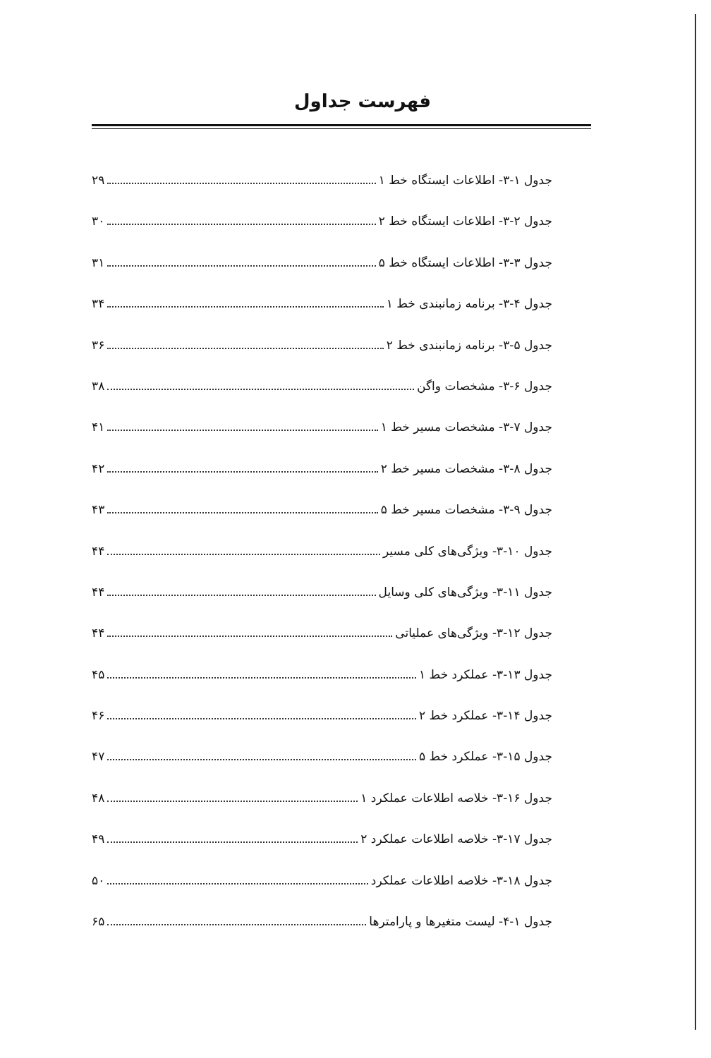فهرست جداول
جدول ۱-۳- اطلاعات ایستگاه خط ۱ ۲۹
جدول ۲-۳- اطلاعات ایستگاه خط ۲ ۳۰
جدول ۳-۳- اطلاعات ایستگاه خط ۵ ۳۱
جدول ۴-۳- برنامه زمانبندی خط ۱ ۳۴
جدول ۵-۳- برنامه زمانبندی خط ۲ ۳۶
جدول ۶-۳- مشخصات واگن ۳۸
جدول ۷-۳- مشخصات مسیر خط ۱ ۴۱
جدول ۸-۳- مشخصات مسیر خط ۲ ۴۲
جدول ۹-۳- مشخصات مسیر خط ۵ ۴۳
جدول ۱۰-۳- ویژگی‌های کلی مسیر ۴۴
جدول ۱۱-۳- ویژگی‌های کلی وسایل ۴۴
جدول ۱۲-۳- ویژگی‌های عملیاتی ۴۴
جدول ۱۳-۳- عملکرد خط ۱ ۴۵
جدول ۱۴-۳- عملکرد خط ۲ ۴۶
جدول ۱۵-۳- عملکرد خط ۵ ۴۷
جدول ۱۶-۳- خلاصه اطلاعات عملکرد ۱ ۴۸
جدول ۱۷-۳- خلاصه اطلاعات عملکرد ۲ ۴۹
جدول ۱۸-۳- خلاصه اطلاعات عملکرد ۵۰
جدول ۱-۴- لیست متغیرها و پارامترها ۶۵